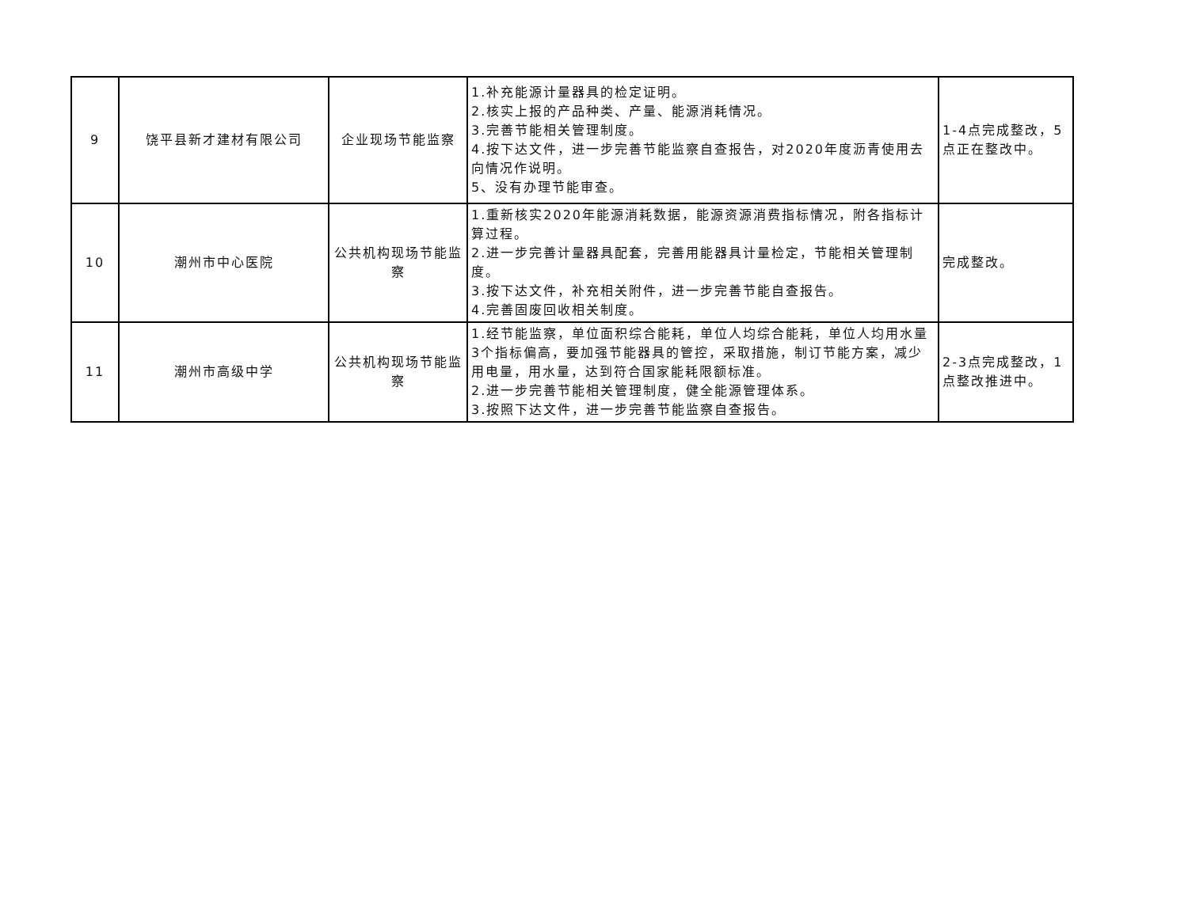| 9 | 饶平县新才建材有限公司 | 企业现场节能监察 | 1.补充能源计量器具的检定证明。 2.核实上报的产品种类、产量、能源消耗情况。 3.完善节能相关管理制度。 4.按下达文件，进一步完善节能监察自查报告，对2020年度沥青使用去向情况作说明。 5、没有办理节能审查。 | 1-4点完成整改，5点正在整改中。 |
| 10 | 潮州市中心医院 | 公共机构现场节能监察 | 1.重新核实2020年能源消耗数据，能源资源消费指标情况，附各指标计算过程。 2.进一步完善计量器具配套，完善用能器具计量检定，节能相关管理制度。 3.按下达文件，补充相关附件，进一步完善节能自查报告。 4.完善固废回收相关制度。 | 完成整改。 |
| 11 | 潮州市高级中学 | 公共机构现场节能监察 | 1.经节能监察，单位面积综合能耗，单位人均综合能耗，单位人均用水量3个指标偏高，要加强节能器具的管控，采取措施，制订节能方案，减少用电量，用水量，达到符合国家能耗限额标准。 2.进一步完善节能相关管理制度，健全能源管理体系。 3.按照下达文件，进一步完善节能监察自查报告。 | 2-3点完成整改，1点整改推进中。 |